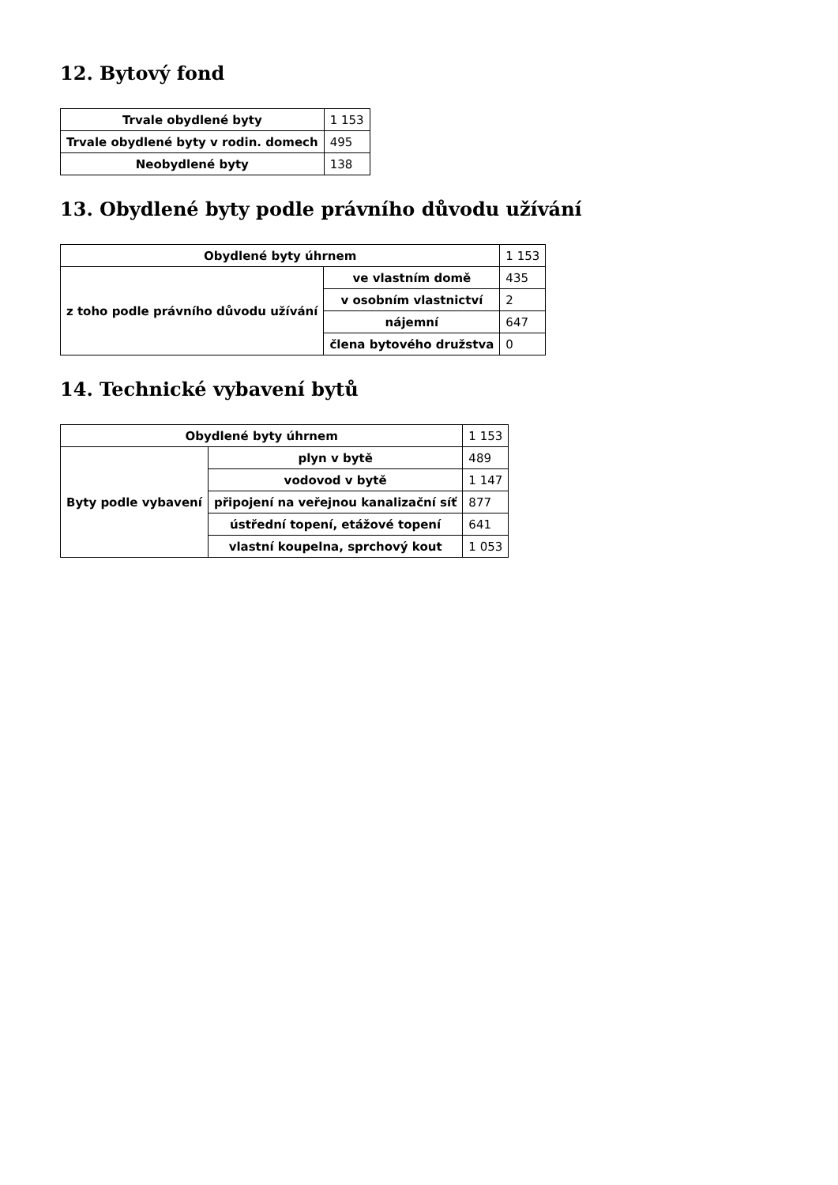12. Bytový fond
| Trvale obydlené byty | 1 153 |
| Trvale obydlené byty v rodin. domech | 495 |
| Neobydlené byty | 138 |
13. Obydlené byty podle právního důvodu užívání
| Obydlené byty úhrnem | | 1 153 |
| z toho podle právního důvodu užívání | ve vlastním domě | 435 |
| | v osobním vlastnictví | 2 |
| | nájemní | 647 |
| | člena bytového družstva | 0 |
14. Technické vybavení bytů
| Obydlené byty úhrnem | | 1 153 |
| Byty podle vybavení | plyn v bytě | 489 |
| | vodovod v bytě | 1 147 |
| | připojení na veřejnou kanalizační síť | 877 |
| | ústřední topení, etážové topení | 641 |
| | vlastní koupelna, sprchový kout | 1 053 |